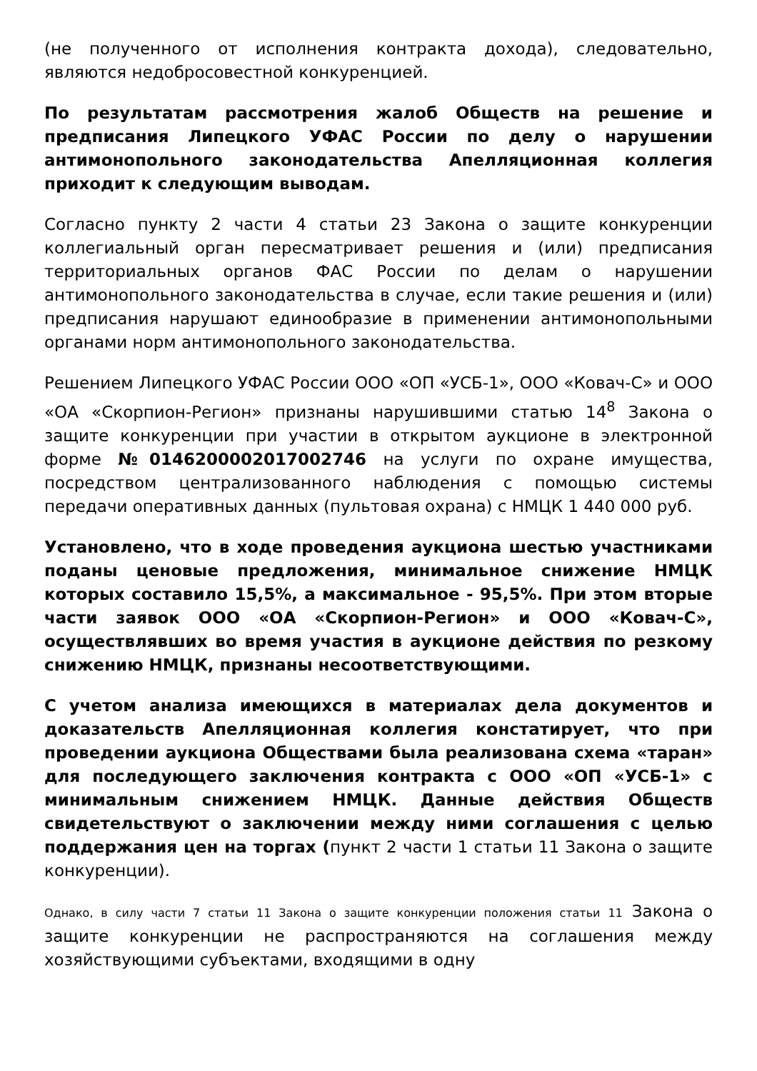(не полученного от исполнения контракта дохода), следовательно, являются недобросовестной конкуренцией.
По результатам рассмотрения жалоб Обществ на решение и предписания Липецкого УФАС России по делу о нарушении антимонопольного законодательства Апелляционная коллегия приходит к следующим выводам.
Согласно пункту 2 части 4 статьи 23 Закона о защите конкуренции коллегиальный орган пересматривает решения и (или) предписания территориальных органов ФАС России по делам о нарушении антимонопольного законодательства в случае, если такие решения и (или) предписания нарушают единообразие в применении антимонопольными органами норм антимонопольного законодательства.
Решением Липецкого УФАС России ООО «ОП «УСБ-1», ООО «Ковач-С» и ООО «ОА «Скорпион-Регион» признаны нарушившими статью 14<sup>8</sup> Закона о защите конкуренции при участии в открытом аукционе в электронной форме №0146200002017002746 на услуги по охране имущества, посредством централизованного наблюдения с помощью системы передачи оперативных данных (пультовая охрана) с НМЦК 1 440 000 руб.
Установлено, что в ходе проведения аукциона шестью участниками поданы ценовые предложения, минимальное снижение НМЦК которых составило 15,5%, а максимальное - 95,5%. При этом вторые части заявок ООО «ОА «Скорпион-Регион» и ООО «Ковач-С», осуществлявших во время участия в аукционе действия по резкому снижению НМЦК, признаны несоответствующими.
С учетом анализа имеющихся в материалах дела документов и доказательств Апелляционная коллегия констатирует, что при проведении аукциона Обществами была реализована схема «таран» для последующего заключения контракта с ООО «ОП «УСБ-1» с минимальным снижением НМЦК. Данные действия Обществ свидетельствуют о заключении между ними соглашения с целью поддержания цен на торгах (пункт 2 части 1 статьи 11 Закона о защите конкуренции).
Однако, в силу части 7 статьи 11 Закона о защите конкуренции положения статьи 11 Закона о защите конкуренции не распространяются на соглашения между хозяйствующими субъектами, входящими в одну